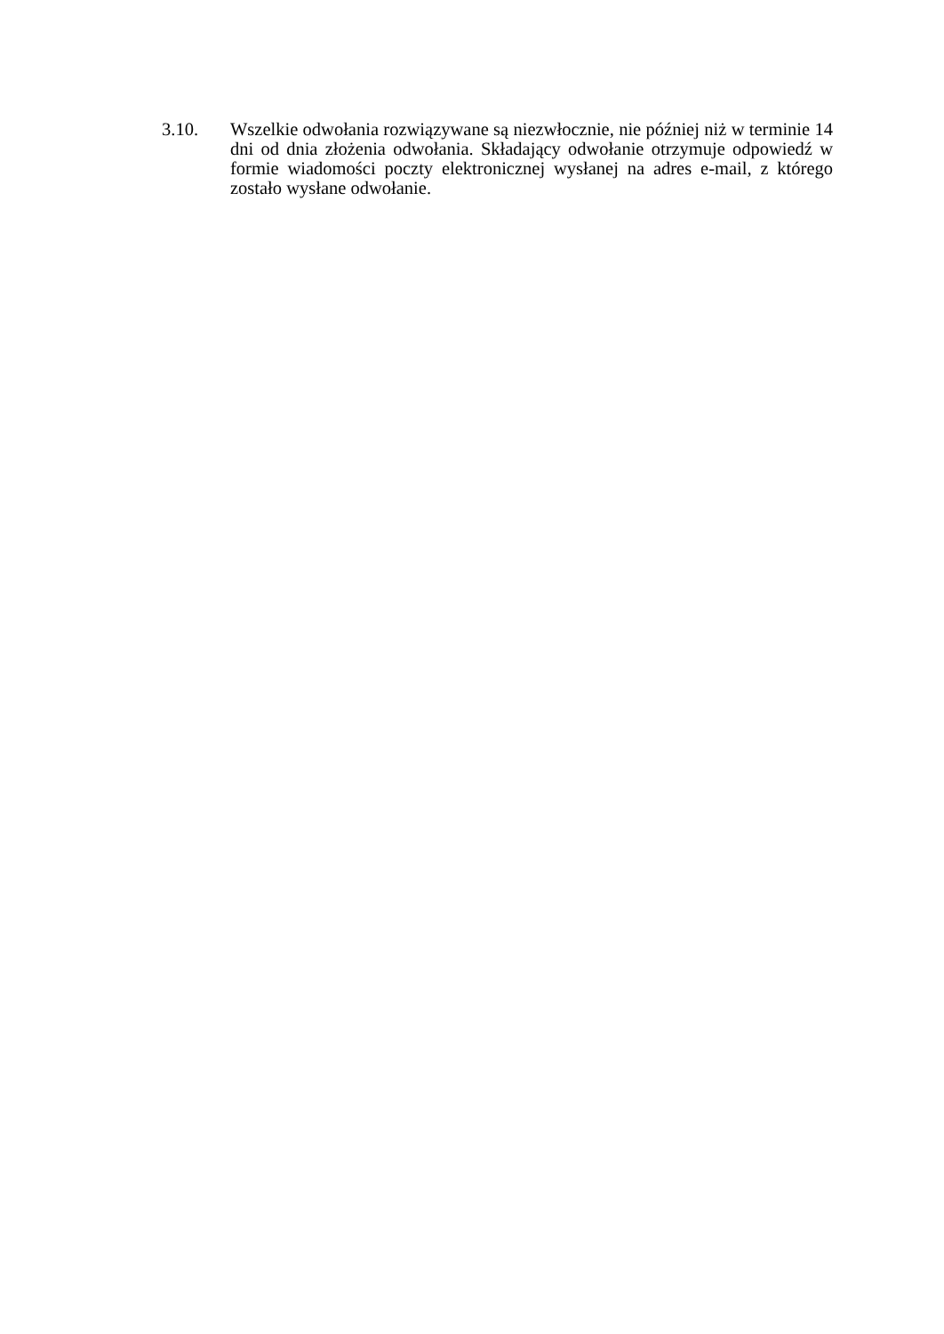3.10. Wszelkie odwołania rozwiązywane są niezwłocznie, nie później niż w terminie 14 dni od dnia złożenia odwołania. Składający odwołanie otrzymuje odpowiedź w formie wiadomości poczty elektronicznej wysłanej na adres e-mail, z którego zostało wysłane odwołanie.